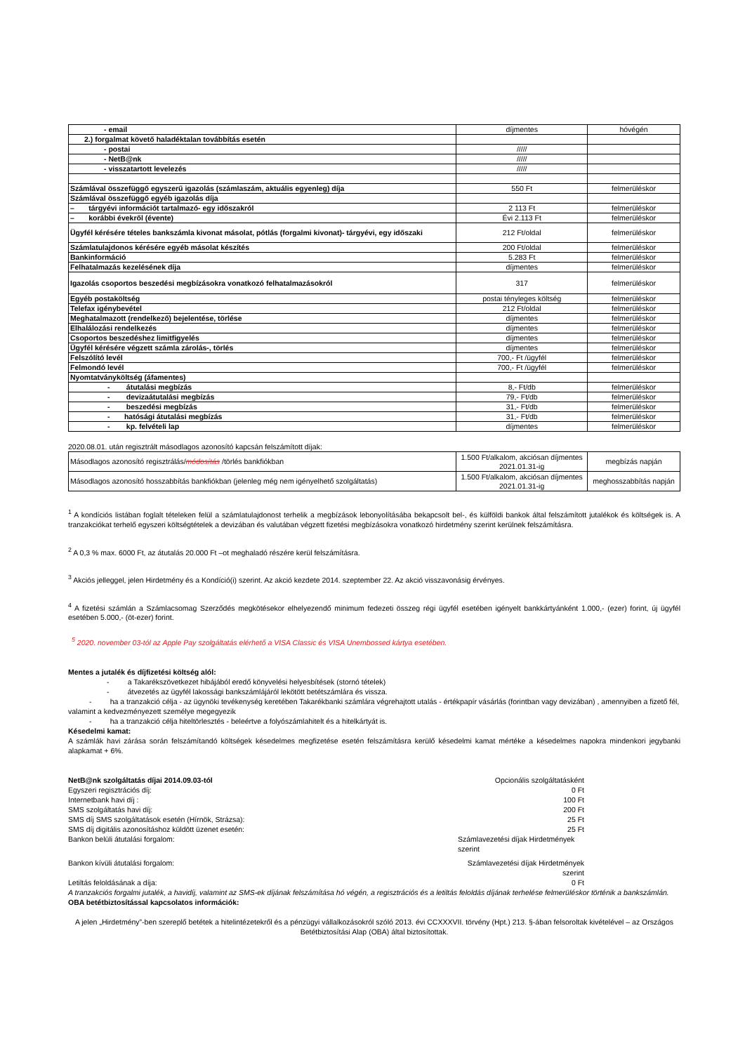| - email | díjmentes | hóvégén |
| 2.) forgalmat követő haladéktalan továbbítás esetén | | |
| - postai | ///// | |
| - NetB@nk | ///// | |
| - visszatartott levelezés | ///// | |
| Számlával összefüggő egyszerű igazolás (számlaszám, aktuális egyenleg) díja | 550 Ft | felmerüléskor |
| Számlával összefüggő egyéb igazolás díja | | |
| – tárgyévi információt tartalmazó- egy időszakról | 2 113 Ft | felmerüléskor |
| – korábbi évekről (évente) | Évi 2.113 Ft | felmerüléskor |
| Ügyfél kérésére tételes bankszámla kivonat másolat, pótlás (forgalmi kivonat)- tárgyévi, egy időszaki | 212 Ft/oldal | felmerüléskor |
| Számlatulajdonos kérésére egyéb másolat készítés | 200 Ft/oldal | felmerüléskor |
| Bankinformáció | 5.283 Ft | felmerüléskor |
| Felhatalmazás kezelésének díja | díjmentes | felmerüléskor |
| Igazolás csoportos beszedési megbízásokra vonatkozó felhatalmazásokról | 317 | felmerüléskor |
| Egyéb postaköltség | postai tényleges költség | felmerüléskor |
| Telefax igénybevétel | 212 Ft/oldal | felmerüléskor |
| Meghatalmazott (rendelkező) bejelentése, törlése | díjmentes | felmerüléskor |
| Elhalálozási rendelkezés | díjmentes | felmerüléskor |
| Csoportos beszedéshez limitfigyelés | díjmentes | felmerüléskor |
| Ügyfél kérésére végzett számla zárolás-, törlés | díjmentes | felmerüléskor |
| Felszólító levél | 700,- Ft /ügyfél | felmerüléskor |
| Felmondó levél | 700,- Ft /ügyfél | felmerüléskor |
| Nyomtatványköltség (áfamentes) | | |
| - átutalási megbízás | 8,- Ft/db | felmerüléskor |
| - devizaátutalási megbízás | 79,- Ft/db | felmerüléskor |
| - beszedési megbízás | 31,- Ft/db | felmerüléskor |
| - hatósági átutalási megbízás | 31,- Ft/db | felmerüléskor |
| - kp. felvételi lap | díjmentes | felmerüléskor |
2020.08.01. után regisztrált másodlagos azonosító kapcsán felszámított díjak:
| Másodlagos azonosító regisztrálás/ módosítás /törlés bankfiókban | 1.500 Ft/alkalom, akciósan díjmentes 2021.01.31-ig | megbízás napján |
| Másodlagos azonosító hosszabbítás bankfiókban (jelenleg még nem igényelhető szolgáltatás) | 1.500 Ft/alkalom, akciósan díjmentes 2021.01.31-ig | meghosszabbítás napján |
<sup>1</sup> A kondíciós listában foglalt tételeken felül a számlatulajdonost terhelik a megbízások lebonyolításába bekapcsolt bel-, és külföldi bankok által felszámított jutalékok és költségek is. A tranzakciókat terhelő egyszeri költségtételek a devizában és valutában végzett fizetési megbízásokra vonatkozó hirdetmény szerint kerülnek felszámításra.
<sup>2</sup> A 0,3 % max. 6000 Ft, az átutalás 20.000 Ft –ot meghaladó részére kerül felszámításra.
<sup>3</sup> Akciós jelleggel, jelen Hirdetmény és a Kondíció(i) szerint. Az akció kezdete 2014. szeptember 22. Az akció visszavonásig érvényes.
<sup>4</sup> A fizetési számlán a Számlacsomag Szerződés megkötésekor elhelyezendő minimum fedezeti összeg régi ügyfél esetében igényelt bankkártyánként 1.000,- (ezer) forint, új ügyfél esetében 5.000,- (öt-ezer) forint.
<sup>5</sup> 2020. november 03-tól az Apple Pay szolgáltatás elérhető a VISA Classic és VISA Unembossed kártya esetében.
Mentes a jutalék és díjfizetési költség alól:
- a Takarékszövetkezet hibájából eredő könyvelési helyesbítések (stornó tételek)
- átvezetés az ügyfél lakossági bankszámlájáról lekötött betétszámlára és vissza.
- ha a tranzakció célja - az ügynöki tevékenység keretében Takarékbanki számlára végrehajtott utalás - értékpapír vásárlás (forintban vagy devizában) , amennyiben a fizető fél, valamint a kedvezményezett személye megegyezik
- ha a tranzakció célja hiteltörlesztés - beleértve a folyószámlahitelt és a hitelkártyát is.
Késedelmi kamat:
A számlák havi zárása során felszámítandó költségek késedelmes megfizetése esetén felszámításra kerülő késedelmi kamat mértéke a késedelmes napokra mindenkori jegybanki alapkamat + 6%.
NetB@nk szolgáltatás díjai 2014.09.03-tól Opcionális szolgáltatásként
Egyszeri regisztrációs díj: 0 Ft
Internetbank havi díj : 100 Ft
SMS szolgáltatás havi díj: 200 Ft
SMS díj SMS szolgáltatások esetén (Hírnök, Strázsa): 25 Ft
SMS díj digitális azonosításhoz küldött üzenet esetén: 25 Ft
Bankon belüli átutalási forgalom: Számlavezetési díjak Hirdetmények szerint
Bankon kívüli átutalási forgalom: Számlavezetési díjak Hirdetmények szerint
Letiltás feloldásának a díja: 0 Ft
A tranzakciós forgalmi jutalék, a havidíj, valamint az SMS-ek díjának felszámítása hó végén, a regisztrációs és a letiltás feloldás díjának terhelése felmerüléskor történik a bankszámlán.
OBA betétbiztosítással kapcsolatos információk:
A jelen „Hirdetmény”-ben szereplő betétek a hitelintézetekről és a pénzügyi vállalkozásokról szóló 2013. évi CCXXXVII. törvény (Hpt.) 213. §-ában felsoroltak kivételével – az Országos Betétbiztosítási Alap (OBA) által biztosítottak.